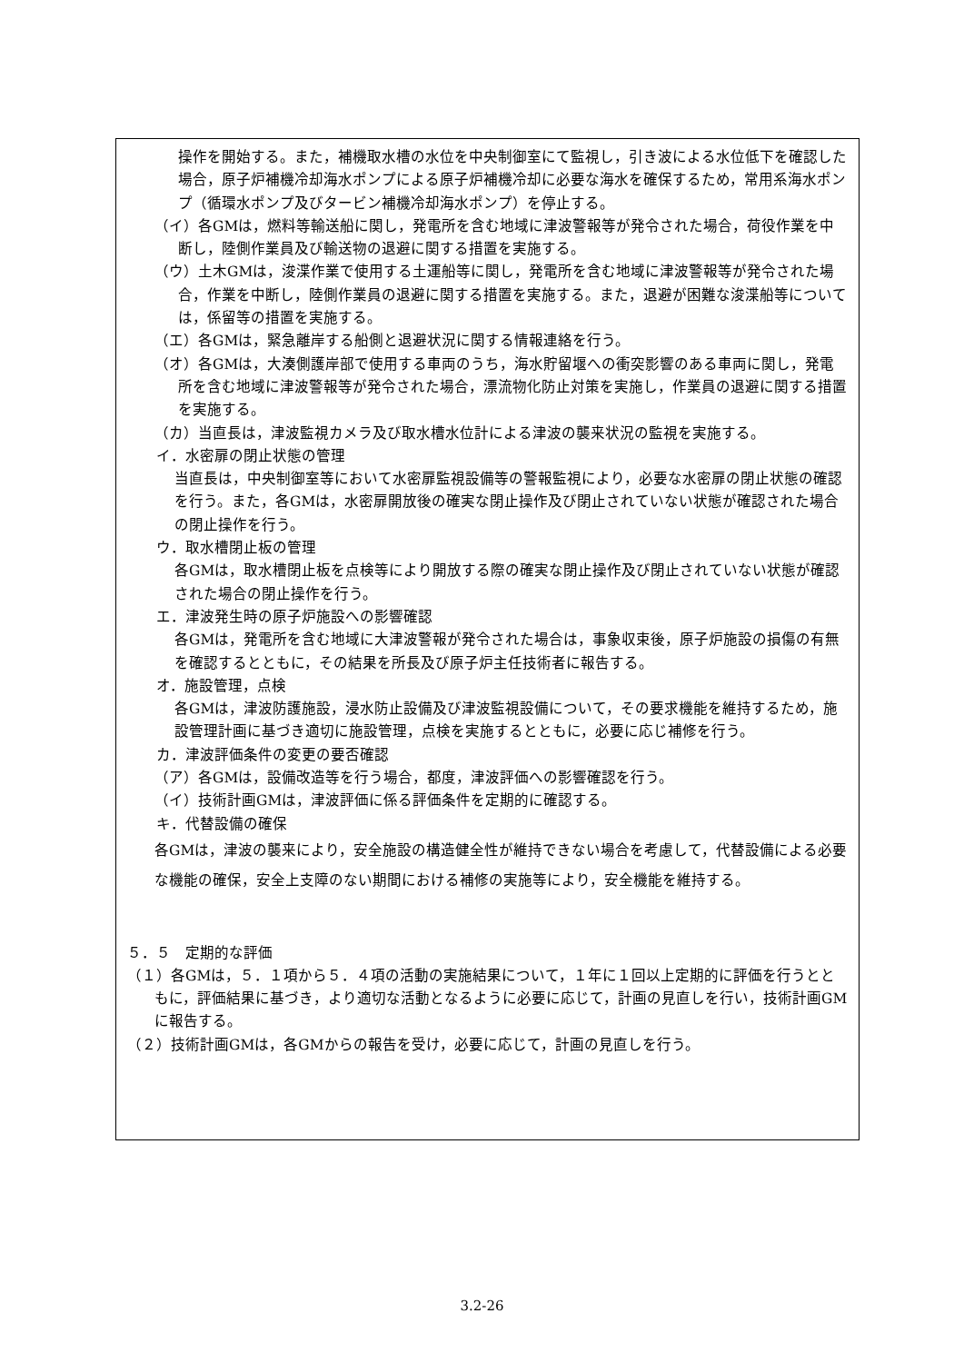操作を開始する。また，補機取水槽の水位を中央制御室にて監視し，引き波による水位低下を確認した場合，原子炉補機冷却海水ポンプによる原子炉補機冷却に必要な海水を確保するため，常用系海水ポンプ（循環水ポンプ及びタービン補機冷却海水ポンプ）を停止する。
（イ）各GMは，燃料等輸送船に関し，発電所を含む地域に津波警報等が発令された場合，荷役作業を中断し，陸側作業員及び輸送物の退避に関する措置を実施する。
（ウ）土木GMは，浚渫作業で使用する土運船等に関し，発電所を含む地域に津波警報等が発令された場合，作業を中断し，陸側作業員の退避に関する措置を実施する。また，退避が困難な浚渫船等については，係留等の措置を実施する。
（エ）各GMは，緊急離岸する船側と退避状況に関する情報連絡を行う。
（オ）各GMは，大湊側護岸部で使用する車両のうち，海水貯留堰への衝突影響のある車両に関し，発電所を含む地域に津波警報等が発令された場合，漂流物化防止対策を実施し，作業員の退避に関する措置を実施する。
（カ）当直長は，津波監視カメラ及び取水槽水位計による津波の襲来状況の監視を実施する。
イ．水密扉の閉止状態の管理
　当直長は，中央制御室等において水密扉監視設備等の警報監視により，必要な水密扉の閉止状態の確認を行う。また，各GMは，水密扉開放後の確実な閉止操作及び閉止されていない状態が確認された場合の閉止操作を行う。
ウ．取水槽閉止板の管理
　各GMは，取水槽閉止板を点検等により開放する際の確実な閉止操作及び閉止されていない状態が確認された場合の閉止操作を行う。
エ．津波発生時の原子炉施設への影響確認
　各GMは，発電所を含む地域に大津波警報が発令された場合は，事象収束後，原子炉施設の損傷の有無を確認するとともに，その結果を所長及び原子炉主任技術者に報告する。
オ．施設管理，点検
　各GMは，津波防護施設，浸水防止設備及び津波監視設備について，その要求機能を維持するため，施設管理計画に基づき適切に施設管理，点検を実施するとともに，必要に応じ補修を行う。
カ．津波評価条件の変更の要否確認
（ア）各GMは，設備改造等を行う場合，都度，津波評価への影響確認を行う。
（イ）技術計画GMは，津波評価に係る評価条件を定期的に確認する。
キ．代替設備の確保
各GMは，津波の襲来により，安全施設の構造健全性が維持できない場合を考慮して，代替設備による必要な機能の確保，安全上支障のない期間における補修の実施等により，安全機能を維持する。
５．５　定期的な評価
（１）各GMは，５．１項から５．４項の活動の実施結果について，１年に１回以上定期的に評価を行うとともに，評価結果に基づき，より適切な活動となるように必要に応じて，計画の見直しを行い，技術計画GMに報告する。
（２）技術計画GMは，各GMからの報告を受け，必要に応じて，計画の見直しを行う。
3.2-26